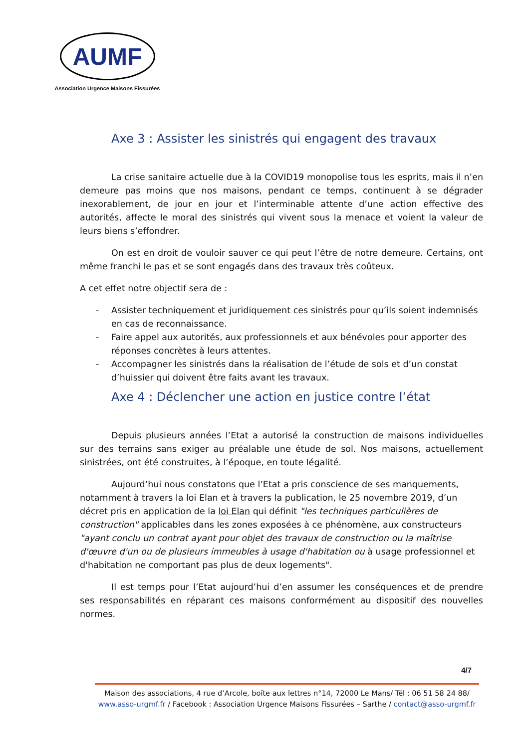AUMF
Association Urgence Maisons Fissurées
Axe 3 : Assister les sinistrés qui engagent des travaux
La crise sanitaire actuelle due à la COVID19 monopolise tous les esprits, mais il n’en demeure pas moins que nos maisons, pendant ce temps, continuent à se dégrader inexorablement, de jour en jour et l’interminable attente d’une action effective des autorités, affecte le moral des sinistrés qui vivent sous la menace et voient la valeur de leurs biens s’effondrer.
On est en droit de vouloir sauver ce qui peut l’être de notre demeure. Certains, ont même franchi le pas et se sont engagés dans des travaux très coûteux.
A cet effet notre objectif sera de :
- Assister techniquement et juridiquement ces sinistrés pour qu’ils soient indemnisés en cas de reconnaissance.
- Faire appel aux autorités, aux professionnels et aux bénévoles pour apporter des réponses concrètes à leurs attentes.
- Accompagner les sinistrés dans la réalisation de l’étude de sols et d’un constat d’huissier qui doivent être faits avant les travaux.
Axe 4 : Déclencher une action en justice contre l’état
Depuis plusieurs années l’Etat a autorisé la construction de maisons individuelles sur des terrains sans exiger au préalable une étude de sol. Nos maisons, actuellement sinistrées, ont été construites, à l’époque, en toute légalité.
Aujourd’hui nous constatons que l’Etat a pris conscience de ses manquements, notamment à travers la loi Elan et à travers la publication, le 25 novembre 2019, d’un décret pris en application de la loi Elan qui définit "les techniques particulières de construction" applicables dans les zones exposées à ce phénomène, aux constructeurs "ayant conclu un contrat ayant pour objet des travaux de construction ou la maîtrise d'œuvre d'un ou de plusieurs immeubles à usage d'habitation ou à usage professionnel et d'habitation ne comportant pas plus de deux logements".
Il est temps pour l’Etat aujourd’hui d’en assumer les conséquences et de prendre ses responsabilités en réparant ces maisons conformément au dispositif des nouvelles normes.
4/7
Maison des associations, 4 rue d’Arcole, boîte aux lettres n°14, 72000 Le Mans/ Tél : 06 51 58 24 88/
www.asso-urgmf.fr / Facebook : Association Urgence Maisons Fissurées – Sarthe / contact@asso-urgmf.fr